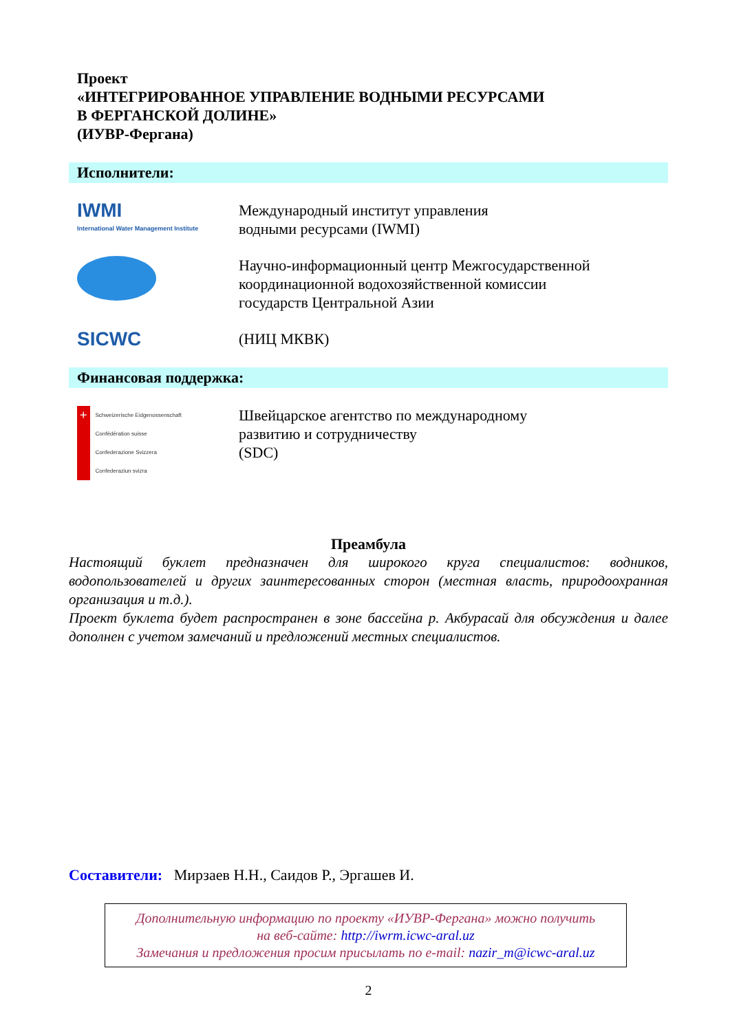Проект
«ИНТЕГРИРОВАННОЕ УПРАВЛЕНИЕ ВОДНЫМИ РЕСУРСАМИ
В ФЕРГАНСКОЙ ДОЛИНЕ»
(ИУВР-Фергана)
Исполнители:
IWMI
International Water Management Institute
Международный институт управления
водными ресурсами (IWMI)
Научно-информационный центр Межгосударственной
координационной водохозяйственной комиссии
государств Центральной Азии
SICWC
(НИЦ МКВК)
Финансовая поддержка:
+ Schweizerische Eidgenossenschaft
Confédération suisse
Confederazione Svizzera
Confederaziun svizra
Швейцарское агентство по международному
развитию и сотрудничеству
(SDC)
Преамбула
Настоящий буклет предназначен для широкого круга специалистов: водников, водопользователей и других заинтересованных сторон (местная власть, природоохранная организация и т.д.).
Проект буклета будет распространен в зоне бассейна р. Акбурасай для обсуждения и далее дополнен с учетом замечаний и предложений местных специалистов.
Составители: Мирзаев Н.Н., Саидов Р., Эргашев И.
Дополнительную информацию по проекту «ИУВР-Фергана» можно получить
на веб-сайте: http://iwrm.icwc-aral.uz
Замечания и предложения просим присылать по e-mail: nazir_m@icwc-aral.uz
2